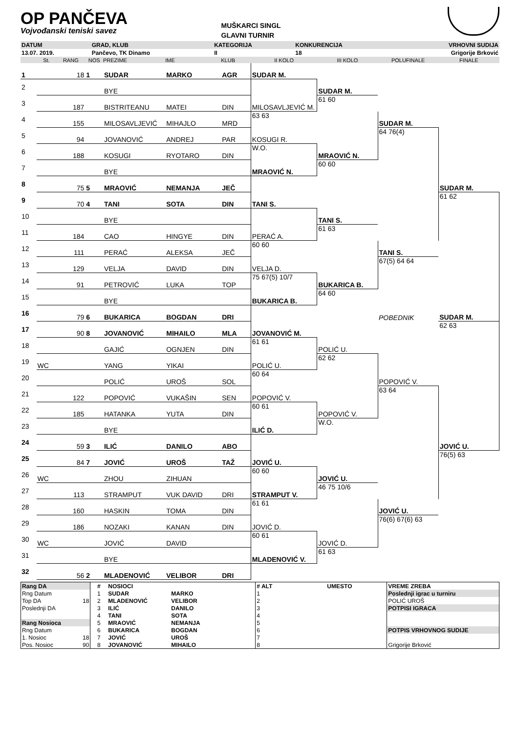OP PANČEVA
Vojvođanski teniski savez
MUŠKARCI SINGL
GLAVNI TURNIR
| DATUM | GRAD, KLUB | KATEGORIJA | KONKURENCIJA | VRHOVNI SUDIJA |
| 13.07. 2019. | Pančevo, TK Dinamo | II | 18 | Grigorije Brković |
| | St. | RANG | NOS | PREZIME | IME | KLUB | II KOLO | III KOLO | POLUFINALE | FINALE |
| --- | --- | --- | --- | --- | --- | --- | --- | --- | --- | --- |
| 1 | | 18 | 1 | SUDAR | MARKO | AGR | SUDAR M. | | | |
| 2 | | | | BYE | | | | SUDAR M. | | |
| 3 | | 187 | | BISTRITEANU | MATEI | DIN | MILOSAVLJEVIĆ M. | 61 60 | | |
| 4 | | 155 | | MILOSAVLJEVIĆ | MIHAJLO | MRD | 63 63 | | SUDAR M. | |
| 5 | | 94 | | JOVANOVIĆ | ANDREJ | PAR | KOSUGI R. | | 64 76(4) | |
| 6 | | 188 | | KOSUGI | RYOTARO | DIN | W.O. | MRAOVIĆ N. | | |
| 7 | | | | BYE | | | MRAOVIĆ N. | 60 60 | | |
| 8 | | 75 | 5 | MRAOVIĆ | NEMANJA | JEČ | | | | SUDAR M. |
| 9 | | 70 | 4 | TANI | SOTA | DIN | TANI S. | | | 61 62 |
| 10 | | | | BYE | | | | TANI S. | | |
| 11 | | 184 | | CAO | HINGYE | DIN | PERAĆ A. | 61 63 | | |
| 12 | | 111 | | PERAĆ | ALEKSA | JEČ | 60 60 | | TANI S. | |
| 13 | | 129 | | VELJA | DAVID | DIN | VELJA D. | | 67(5) 64 64 | |
| 14 | | 91 | | PETROVIĆ | LUKA | TOP | 75 67(5) 10/7 | BUKARICA B. | | |
| 15 | | | | BYE | | | BUKARICA B. | 64 60 | | |
| 16 | | 79 | 6 | BUKARICA | BOGDAN | DRI | | | POBEDNIK | SUDAR M. |
| 17 | | 90 | 8 | JOVANOVIĆ | MIHAILO | MLA | JOVANOVIĆ M. | | | 62 63 |
| 18 | | | | GAJIĆ | OGNJEN | DIN | 61 61 | POLIĆ U. | | |
| 19 | WC | | | YANG | YIKAI | | POLIĆ U. | 62 62 | | |
| 20 | | | | POLIĆ | UROŠ | SOL | 60 64 | | POPOVIĆ V. | |
| 21 | | 122 | | POPOVIĆ | VUKAŠIN | SEN | POPOVIĆ V. | | 63 64 | |
| 22 | | 185 | | HATANKA | YUTA | DIN | 60 61 | POPOVIĆ V. | | |
| 23 | | | | BYE | | | ILIĆ D. | W.O. | | |
| 24 | | 59 | 3 | ILIĆ | DANILO | ABO | | | | JOVIĆ U. |
| 25 | | 84 | 7 | JOVIĆ | UROŠ | TAŽ | JOVIĆ U. | | | 76(5) 63 |
| 26 | WC | | | ZHOU | ZIHUAN | | 60 60 | JOVIĆ U. | | |
| 27 | | 113 | | STRAMPUT | VUK DAVID | DRI | STRAMPUT V. | 46 75 10/6 | | |
| 28 | | 160 | | HASKIN | TOMA | DIN | 61 61 | | JOVIĆ U. | |
| 29 | | 186 | | NOZAKI | KANAN | DIN | JOVIĆ D. | | 76(6) 67(6) 63 | |
| 30 | WC | | | JOVIĆ | DAVID | | 60 61 | JOVIĆ D. | | |
| 31 | | | | BYE | | | MLADENOVIĆ V. | 61 63 | | |
| 32 | | 56 | 2 | MLADENOVIĆ | VELIBOR | DRI | | | | |
| Rang DA | | # | NOSIOCI | | # ALT | UMESTO | VREME ZREBA |
| Rng Datum | | 1 | SUDAR | MARKO | 1 | | Poslednji igrac u turniru |
| Top DA | 18 | 2 | MLADENOVIĆ | VELIBOR | 2 | | POLIĆ UROŠ |
| Poslednji DA | | 3 | ILIĆ | DANILO | 3 | | POTPISI IGRACA |
| | | 4 | TANI | SOTA | 4 | | |
| Rang Nosioca | | 5 | MRAOVIĆ | NEMANJA | 5 | | |
| Rng Datum | | 6 | BUKARICA | BOGDAN | 6 | | POTPIS VRHOVNOG SUDIJE |
| 1. Nosioc | 18 | 7 | JOVIĆ | UROŠ | 7 | | |
| Pos. Nosioc | 90 | 8 | JOVANOVIĆ | MIHAILO | 8 | | Grigorije Brković |